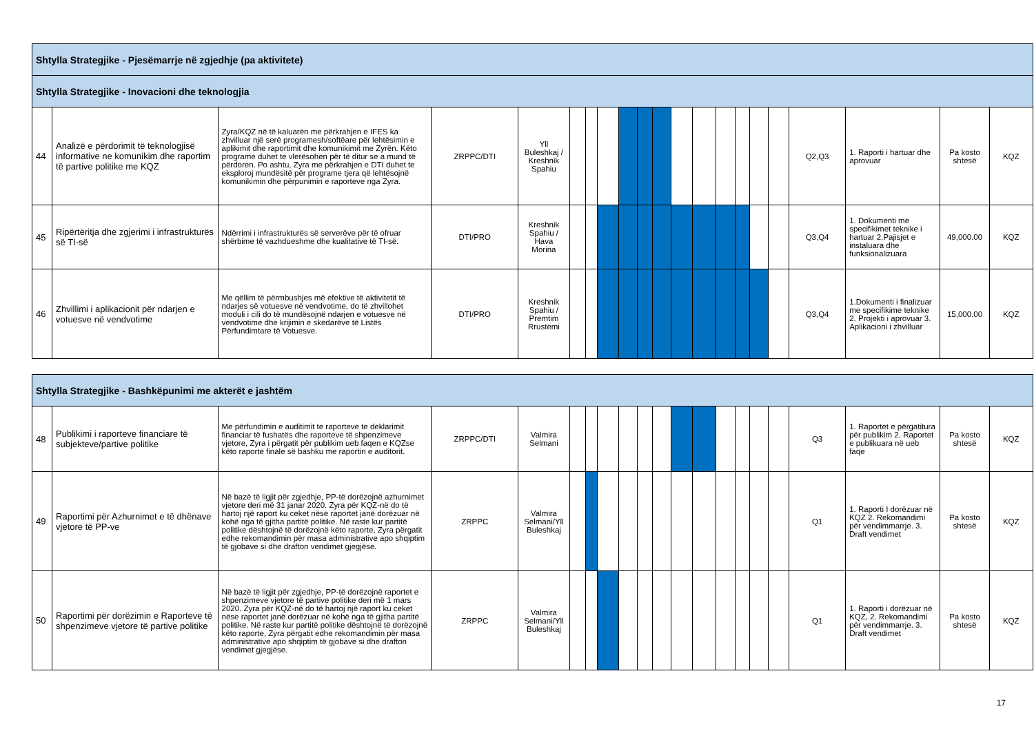| Shtylla Strategjike - Pjesëmarrje në zgjedhje (pa aktivitete) | | | | | | | | | | | | | | | | | | | | |
| Shtylla Strategjike - Inovacioni dhe teknologjia | | | | | | | | | | | | | | | | | | | | |
| 44 | Analizë e përdorimit të teknologjisë informative ne komunikim dhe raportim të partive politike me KQZ | Zyra/KQZ në të kaluarën me përkrahjen e IFES ka zhvilluar një serë programesh/softëare për lehtësimin e aplikimit dhe raportimit dhe komunikimit me Zyrën. Këto programe duhet te vlerësohen për të ditur se a mund të përdoren. Po ashtu, Zyra me përkrahjen e DTI duhet te eksploroj mundësitë për programe tjera që lehtësojnë komunikimin dhe përpunimin e raporteve nga Zyra. | ZRPPC/DTI | Yll Buleshkaj / Kreshnik Spahiu | | | | | | | | | | | | | Q2,Q3 | 1. Raporti i hartuar dhe aprovuar | Pa kosto shtesë | KQZ |
| 45 | Ripërtëritja dhe zgjerimi i infrastrukturës së TI-së | Ndërrimi i infrastrukturës së serverëve për të ofruar shërbime të vazhdueshme dhe kualitative të TI-së. | DTI/PRO | Kreshnik Spahiu / Hava Morina | | | | | | | | | | | | | Q3,Q4 | 1. Dokumenti me specifikimet teknike i hartuar 2.Pajisjet e instaluara dhe funksionalizuara | 49,000.00 | KQZ |
| 46 | Zhvillimi i aplikacionit për ndarjen e votuesve në vendvotime | Me qëllim të përmbushjes më efektive të aktivitetit të ndarjes së votuesve në vendvotime, do të zhvillohet moduli i cili do të mundësojnë ndarjen e votuesve në vendvotime dhe krijimin e skedarëve të Listës Përfundimtare të Votuesve. | DTI/PRO | Kreshnik Spahiu / Premtim Rrustemi | | | | | | | | | | | | | Q3,Q4 | 1.Dokumenti i finalizuar me specifikime teknike 2. Projekti i aprovuar 3. Aplikacioni i zhvilluar | 15,000.00 | KQZ |
| Shtylla Strategjike - Bashkëpunimi me akterët e jashtëm | | | | | | | | | | | | | | | | | | | | |
| 48 | Publikimi i raporteve financiare të subjekteve/partive politike | Me përfundimin e auditimit te raporteve te deklarimit financiar të fushatës dhe raporteve të shpenzimeve vjetore, Zyra i përgatit për publikim ueb faqen e KQZse këto raporte finale së bashku me raportin e auditorit. | ZRPPC/DTI | Valmira Selmani | | | | | | | | | | | | | Q3 | 1. Raportet e përgatitura për publikim 2. Raportet e publikuara në ueb faqe | Pa kosto shtesë | KQZ |
| 49 | Raportimi për Azhurnimet e të dhënave vjetore të PP-ve | Në bazë të ligjit për zgjedhje, PP-të dorëzojnë azhurnimet vjetore deri më 31 janar 2020. Zyra për KQZ-në do të hartoj një raport ku ceket nëse raportet janë dorëzuar në kohë nga të gjitha partitë politike. Në raste kur partitë politike dështojnë të dorëzojnë këto raporte, Zyra përgatit edhe rekomandimin për masa administrative apo shqiptim të gjobave si dhe drafton vendimet gjegjëse. | ZRPPC | Valmira Selmani/Yll Buleshkaj | | | | | | | | | | | | | Q1 | 1. Raporti I dorëzuar në KQZ 2. Rekomandimi për vendimmarrje. 3. Draft vendimet | Pa kosto shtesë | KQZ |
| 50 | Raportimi për dorëzimin e Raporteve të shpenzimeve vjetore të partive politike | Në bazë të ligjit për zgjedhje, PP-të dorëzojnë raportet e shpenzimeve vjetore të partive politike deri më 1 mars 2020. Zyra për KQZ-në do të hartoj një raport ku ceket nëse raportet janë dorëzuar në kohë nga të gjitha partitë politike. Në raste kur partitë politike dështojnë të dorëzojnë këto raporte, Zyra përgatit edhe rekomandimin për masa administrative apo shqiptim të gjobave si dhe drafton vendimet gjegjëse. | ZRPPC | Valmira Selmani/Yll Buleshkaj | | | | | | | | | | | | | Q1 | 1. Raporti i dorëzuar në KQZ, 2. Rekomandimi për vendimmarrje. 3. Draft vendimet | Pa kosto shtesë | KQZ |
17